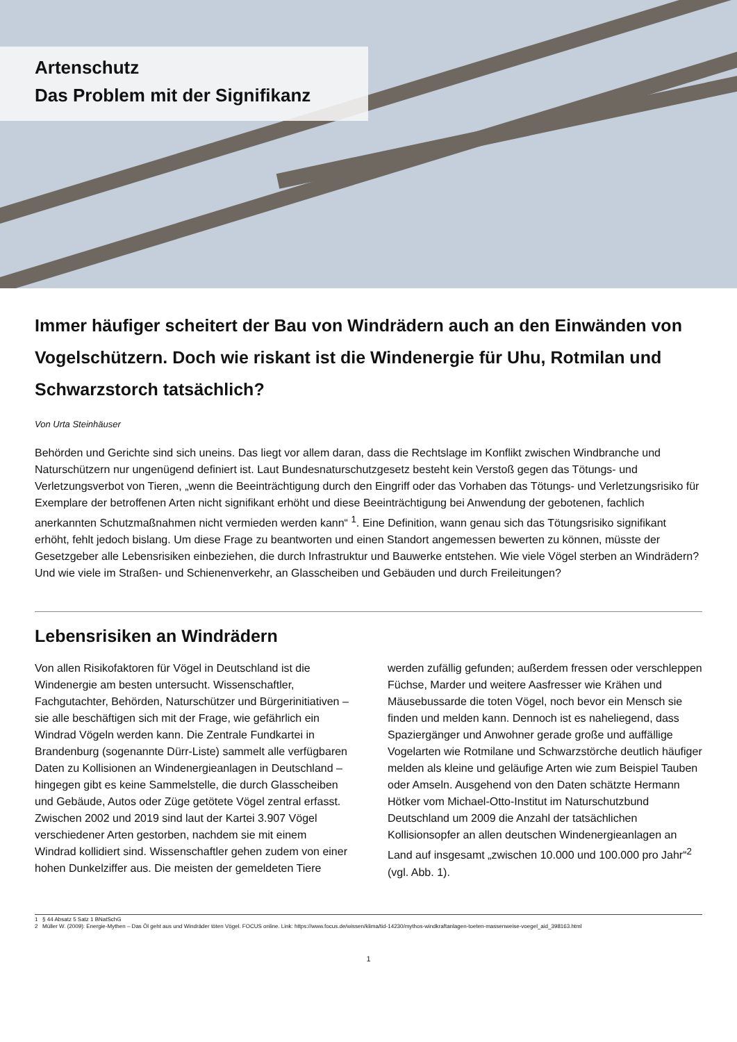Artenschutz
Das Problem mit der Signifikanz
Immer häufiger scheitert der Bau von Windrädern auch an den Einwänden von Vogelschützern. Doch wie riskant ist die Windenergie für Uhu, Rotmilan und Schwarzstorch tatsächlich?
Von Urta Steinhäuser
Behörden und Gerichte sind sich uneins. Das liegt vor allem daran, dass die Rechtslage im Konflikt zwischen Windbranche und Naturschützern nur ungenügend definiert ist. Laut Bundesnaturschutzgesetz besteht kein Verstoß gegen das Tötungs- und Verletzungsverbot von Tieren, „wenn die Beeinträchtigung durch den Eingriff oder das Vorhaben das Tötungs- und Verletzungsrisiko für Exemplare der betroffenen Arten nicht signifikant erhöht und diese Beeinträchtigung bei Anwendung der gebotenen, fachlich anerkannten Schutzmaßnahmen nicht vermieden werden kann“ <sup>1</sup>. Eine Definition, wann genau sich das Tötungsrisiko signifikant erhöht, fehlt jedoch bislang. Um diese Frage zu beantworten und einen Standort angemessen bewerten zu können, müsste der Gesetzgeber alle Lebensrisiken einbeziehen, die durch Infrastruktur und Bauwerke entstehen. Wie viele Vögel sterben an Windrädern? Und wie viele im Straßen- und Schienenverkehr, an Glasscheiben und Gebäuden und durch Freileitungen?
Lebensrisiken an Windrädern
Von allen Risikofaktoren für Vögel in Deutschland ist die Windenergie am besten untersucht. Wissenschaftler, Fachgutachter, Behörden, Naturschützer und Bürgerinitiativen – sie alle beschäftigen sich mit der Frage, wie gefährlich ein Windrad Vögeln werden kann. Die Zentrale Fundkartei in Brandenburg (sogenannte Dürr-Liste) sammelt alle verfügbaren Daten zu Kollisionen an Windenergieanlagen in Deutschland – hingegen gibt es keine Sammelstelle, die durch Glasscheiben und Gebäude, Autos oder Züge getötete Vögel zentral erfasst. Zwischen 2002 und 2019 sind laut der Kartei 3.907 Vögel verschiedener Arten gestorben, nachdem sie mit einem Windrad kollidiert sind. Wissenschaftler gehen zudem von einer hohen Dunkelziffer aus. Die meisten der gemeldeten Tiere werden zufällig gefunden; außerdem fressen oder verschleppen Füchse, Marder und weitere Aasfresser wie Krähen und Mäusebussarde die toten Vögel, noch bevor ein Mensch sie finden und melden kann. Dennoch ist es naheliegend, dass Spaziergänger und Anwohner gerade große und auffällige Vogelarten wie Rotmilane und Schwarzstörche deutlich häufiger melden als kleine und geläufige Arten wie zum Beispiel Tauben oder Amseln. Ausgehend von den Daten schätzte Hermann Hötker vom Michael-Otto-Institut im Naturschutzbund Deutschland um 2009 die Anzahl der tatsächlichen Kollisionsopfer an allen deutschen Windenergieanlagen an Land auf insgesamt „zwischen 10.000 und 100.000 pro Jahr“<sup>2</sup> (vgl. Abb. 1).
1 § 44 Absatz 5 Satz 1 BNatSchG
2 Müller W. (2009): Energie-Mythen – Das Öl geht aus und Windräder töten Vögel. FOCUS online. Link: https://www.focus.de/wissen/klima/tid-14230/mythos-windkraftanlagen-toeten-massenweise-voegel_aid_398163.html
1